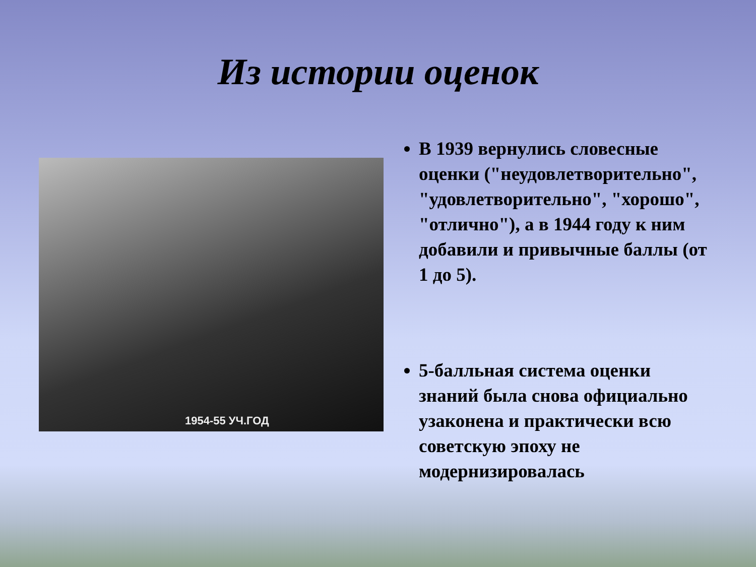Из истории оценок
1954-55 УЧ.ГОД
В 1939 вернулись словесные оценки ("неудовлетворительно", "удовлетворительно", "хорошо", "отлично"), а в 1944 году к ним добавили и привычные баллы (от 1 до 5).
5-балльная система оценки знаний была снова официально узаконена и практически всю советскую эпоху не модернизировалась